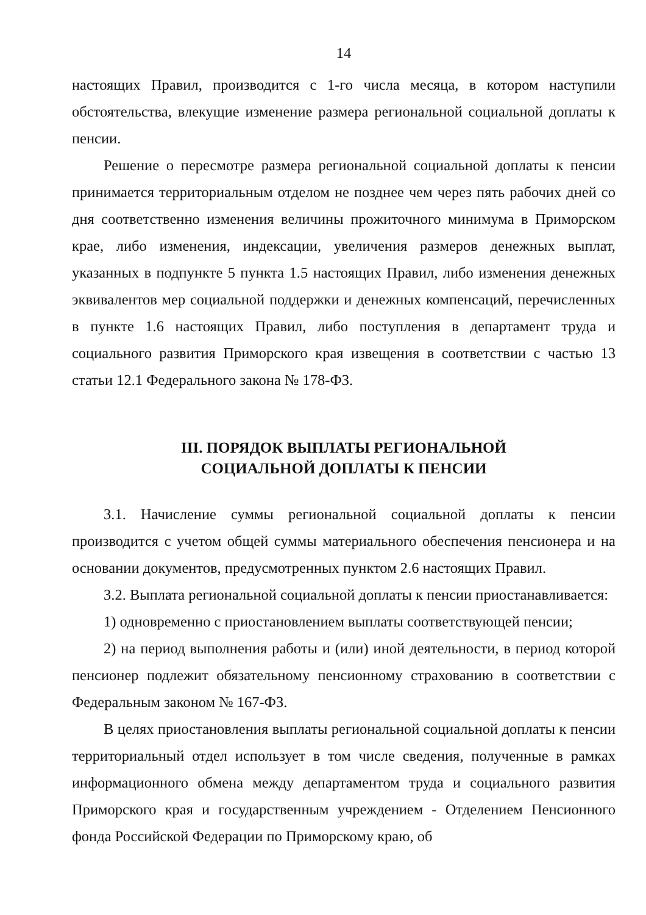14
настоящих Правил, производится с 1-го числа месяца, в котором наступили обстоятельства, влекущие изменение размера региональной социальной доплаты к пенсии.
Решение о пересмотре размера региональной социальной доплаты к пенсии принимается территориальным отделом не позднее чем через пять рабочих дней со дня соответственно изменения величины прожиточного минимума в Приморском крае, либо изменения, индексации, увеличения размеров денежных выплат, указанных в подпункте 5 пункта 1.5 настоящих Правил, либо изменения денежных эквивалентов мер социальной поддержки и денежных компенсаций, перечисленных в пункте 1.6 настоящих Правил, либо поступления в департамент труда и социального развития Приморского края извещения в соответствии с частью 13 статьи 12.1 Федерального закона № 178-ФЗ.
III. ПОРЯДОК ВЫПЛАТЫ РЕГИОНАЛЬНОЙ
СОЦИАЛЬНОЙ ДОПЛАТЫ К ПЕНСИИ
3.1. Начисление суммы региональной социальной доплаты к пенсии производится с учетом общей суммы материального обеспечения пенсионера и на основании документов, предусмотренных пунктом 2.6 настоящих Правил.
3.2. Выплата региональной социальной доплаты к пенсии приостанавливается:
1) одновременно с приостановлением выплаты соответствующей пенсии;
2) на период выполнения работы и (или) иной деятельности, в период которой пенсионер подлежит обязательному пенсионному страхованию в соответствии с Федеральным законом № 167-ФЗ.
В целях приостановления выплаты региональной социальной доплаты к пенсии территориальный отдел использует в том числе сведения, полученные в рамках информационного обмена между департаментом труда и социального развития Приморского края и государственным учреждением - Отделением Пенсионного фонда Российской Федерации по Приморскому краю, об